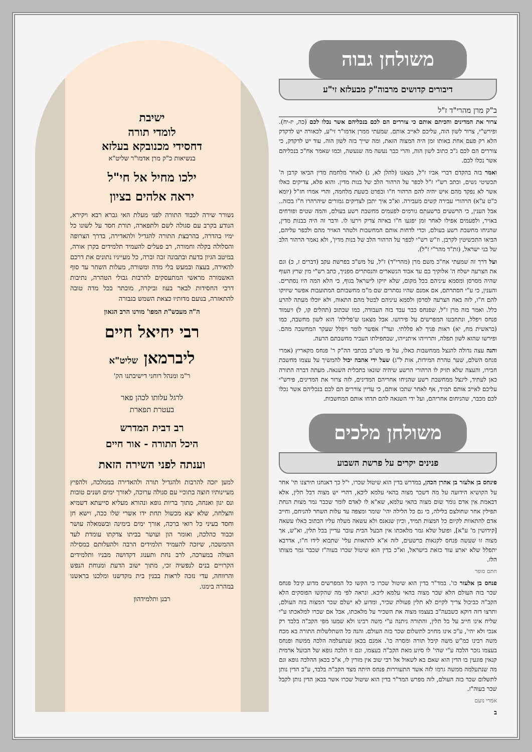משולחן גבוה
דיבורים קדושים מרבוה"ק מבעלזא זי"ע
ב"ק מרן מהרי"ד ז"ל
צרור את המדינים והכיתם אותם כי צוררים הם לכם בנכליהם אשר נכלו לכם (כה, יז-יח). ופירש"י, צרור לשון הוה, עליכם לאייב אותם. שמעתי ממרן אדמו"ר זי"ע, לכאורה יש לדקדק הלא רק פעם אחת באותו זמן היה המצוה הזאת, ומה שייך בזה לשון הוה. עוד יש לדקדק, כי צוררים הם לכם ג"כ כתוב לשון הוה, והרי כבר נעשה מה שנעשה, וכמו שאמר אח"כ בנכליהם אשר נכלו לכם.
ואמר בזה בהקדם דברי אביו ז"ל, מצאנו (להלן לא, נ) לאחר מלחמת מדין הביאו קרבן ה' תכשיטי נשים, וכתב רש"י ז"ל לכפר על הרהור הלב של בנות מדין. והוא פלא, צדיקים כאלו אשר לא נפקד מהם איש יהיה להם הרהור ח"ו ובפרט בשעת מלחמה, והרי אמרו חז"ל (יומא כ"ט ע"א) הרהורי עבירה קשים מעבירה. וא"כ איך יתכן לצדיקים גמורים שיהרהרו ח"ו בכזה.. אבל הענין, כי הרשעים ברשעתם גורמים לפעמים מחשבת רשע בעולם, והמה שטים ופורחים באויר, ולפעמים אפילו לאחר זמן יפגעו ח"ו באיזה צדיק וירעו לו. ודבר זה היה בבנות מדין, שהניחו מחשבת רשע בעולם, וכדי לדחות אותם המחשבות ולטהר האויר מהם ולכפר עליהם, הביאו התכשיטין לקרבן. וז"ש רש"י לכפר על הרהור הלב של בנות מדין', ולא נאמר הרהור הלב של בני ישראל, (זת"ד מהר"י ז"ל).
ועל דרך זה שמעתי אח"כ משם מרן (מהרי"ד) ז"ל, על מש"כ בפרשת עקב (דברים ז, כ) וגם את הצרעה ישלח ה' אלוקיך בם עד אבוד הנשארים והנסתרים מפניך, כתב רש"י מין שרץ העוף שהיה מסרסן ומסמא עיניהם בכל מקום, שלא יזיקו לישראל בגוף, כי הלא המה היו נסתרים. והענין, כי ע"י הסתרתם, אם אמנם שהיו נסתרים שם מ"מ מחשבותם המתועבות אפשר שיזיקו להם ח"ו, לזה באה הצרעה לסרסן ולסמא עיניהם לבטל מהם התאוה, ולא יוכלו מעתה להרע כלל. ואמר בזה מרן ז"ל, שפנחס כבר עבד בזה העבודה, כמו שכתוב (תהלים קו, ל) ויעמוד פנחס ויפלל, ונתחבטו המפרשים על פירושו. אבל מצאנו ש'פלילה' הוא לשון מחשבה, כמו (בראשית מח, יא) ראות פניך לא פללתי. ועד"ז אפשר לומר ויפלל שעקר המחשבה מהם. ופירשו שהוא לשון תפלה, ותרוייהו איתנייהו, שבתפילתו העביר מחשבתם הרעה.
והנה עצה גדולה להנצל ממחשבות כאלו, על פי מש"כ בכתבי הה"ק ר' פנחס מקאריץ (אמרי פנחס השלם, שער טהרת המידות, אות ל"ג) שעל ידי אהבה יכול להמשיך על עצמו מחשבת חבירו, והעצה שלא תזיק לו הרהורי הרשע שיהיה שונאו בתכלית השנאה. מעתה דברה התורה כאן לעתיד, לינצל ממחשבת רשע שהניחו אחריהם המדינים, לזה צרור את המדינים, פירש"י עליכם לאייב אותם תמיד, אף לאחר שתכו אותם, כי עדיין צוררים הם לכם בנכליהם אשר נכלו לכם מכבר, שהניחום אחריהם, ועל ידי השנאה להם תדחו אותם המחשבות.
משולחן מלכים
פנינים יקרים על פרשת השבוע
פינחס בן אלעזר בן אהרן הכהן, במדרש בדין הוא שיטול שכרו, י"ל כך דאנחנו תירצנו תי' אחר על הקושיא הידועה על מה דשכר מצוה בהאי עלמא ליכא, דהרי יש מצוה דבל תלין, אלא דבאמת אין אדם גומר שום מצוה בהאי עלמא, שא"א לו לאדם לומר שכבר גמר מצות הנחת תפילין אחר שחולצם בלילה, כי גם כל הלילה יהי' שומר ומצפה עד עלות השחר להניחם, וחייב אדם להתאוות לקיום כל המצות תמיד, וכיון שנאנס ולא עשאה מעלה עליו הכתוב כאלו עשאה [קידושין מ' ע"א], ופועל שלא גמר מלאכתו אין הבעל הבית עובר עדיין בבל תלין, וא"ש, אך מצוה זו שעשה פנחס לקנאות ברשעים, לזה א"א להתאוות עלי' שתבוא לידו ח"ו, אדרבא יתפלל שלא יארע עוד כזאת בישראל, וא"כ בדין הוא שיטול שכרו בעוה"ז שכבר גמר מצותו הלז.
חתם סופר
פנחס בן אלעזר כו'. במד"ר בדין הוא שיטול שכרו כי הקשו כל המפרשים מדוע קיבל פנחס שכר בזה העולם הלא שכר מצוה בהאי עלמא ליכא. ונראה לפי מה שהקשו הפוסקים הלא הקב"ה כביכול צריך לקיים לא תלין פעולת שכיר, ומדוע לא ישלם שכר המצוה בזה העולם, ותרצו דזה דוקא כשבעה"ב בעצמו מצוה את השכיר על מלאכתו, אבל אם שכרו למלאכתו ע"י שליח אינו חייב על בל תלין, והתורה ניתנה ע"י משה רבינו ולא שמעו מפי הקב"ה בלבד רק אנכי ולא יהי', ע"כ אינו מחויב לתשלום שכר בזה העולם. והנה כל השתלשלות התורה בא מכח משה רבינו כמ"ש משה קיבל תורה ומסרה כו'. אמנם בכאן שנתעלמה הלכה ממשה ופנחס בעצמו נזכר הלכה ע"י שהי' לו סיוע מאת הקב"ה בעצמו, וגם זו הלכה גופא של הבועל ארמית קנאין פוגעין בו הדין הוא שאם בא לשאול אל רבי שוב אין מורין לו, א"כ בכאן ההלכה גופא וגם מה שנתעלמה ממשה גרמו לזה אשר התעוררות פנחס היתה מצד הקב"ה בלבד, ע"כ הדין נותן לתשלום שכר בזה העולם, לזה מפרש המד"ר בדין הוא שיטול שכרו אשר בכאן הדין נותן לקבל שכר בעוה"ז.
אמרי נועם
ב
ישיבת
לומדי תורה
דחסידי מכנובקא בעלזא
בנשיאות כ"ק מרן אדמו"ר שליט"א
ילכו מחיל אל חי"ל
יראה אלהים בציון
נשורר שירה לכבוד התורה לפני מעלת האי גברא רבא ויקירא, הנודע בקרב עם סגולה לשם ולתפארה, תורת חסד על לשונו כל ימיו בהדרה, בהרבצת התורה להגדיל ולהאדירה, בדרך הצרופה והסלולה בקלה וחמורה, רב פעלים להעמיד תלמידים בקרן אורה, במיטב הגיון בדעת ובתבונה זכה וברה, כל מעייניו נתונים את דרכם להאירה, בעצה ובמעש בלי מדה ומשורה, מעלות השחר עד סוף האשמורה מראשי המתעסקים להרבות גבולי הטהרה, נתיבות דרכי החסידות לבאר בעוז וביקרה, מוכתר בכל מדה טובה להתאזרה, בנועם מדותיו כצאת השמש בגבורה
ה"ה מעכש"ת המפו' מורנו הרב הגאון
רבי יחיאל חיים
ליברמאן שליט"א
ר"מ ומנהל רוחני דישיבתנו הק'
לרגל עלותו לכהן פאר
בעטרת תפארת
רב דבית המדרש
היכל התורה - אור חיים
וענתה לפני השירה הזאת
למען יזכה להרבות ולהגדיל תורה ולהאדירה בממלכה, ולהפיץ מעיינותיו חוצה בתוכיי עם סגולה ערוכה, לאורך ימים ושנים טובות ונס יגון ואנחה, מתוך בריות גופא ונהורא מעליא סייעתא דשמיא והצלחה, שלא יצא מכשול תחת ידו אשרי שלו ככה, וישא חן וחסד בעיני כל רואי ברכה, אורך ימים בימינה ובשמאלה עושר וכבוד כהלכה, ואומר הון ועושר בביתו צדקתו עומדת לעד ההמשכה, שיזכה להעמיד תלמידים הרבה ולהעלותם במסילה העולה במערכה, לרב נחת ותענוג דקדושה מבניו ותלמידים הקרויים בנים לנפשיה זכי, מתוך ישוב הדעת ומנוחת הנפש והרווחה, עדי נזכה לראות בבנין בית מקדשנו ומלכנו בראשנו במהרה בימנו.
רבנן ותלמידהון